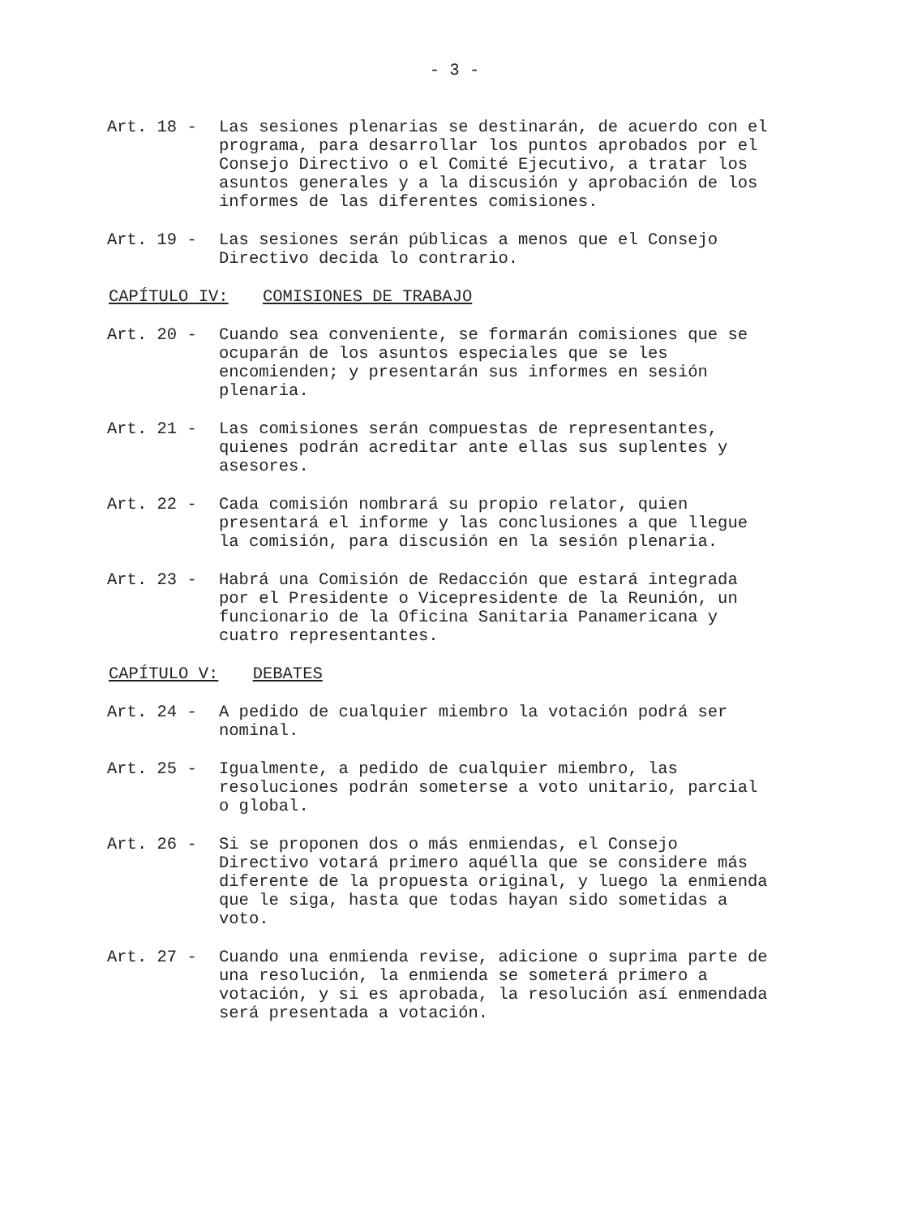- 3 -
Art. 18 -
Las sesiones plenarias se destinarán, de acuerdo con el programa, para desarrollar los puntos aprobados por el Consejo Directivo o el Comité Ejecutivo, a tratar los asuntos generales y a la discusión y aprobación de los informes de las diferentes comisiones.
Art. 19 -
Las sesiones serán públicas a menos que el Consejo Directivo decida lo contrario.
CAPÍTULO IV: COMISIONES DE TRABAJO
Art. 20 -
Cuando sea conveniente, se formarán comisiones que se ocuparán de los asuntos especiales que se les encomienden; y presentarán sus informes en sesión plenaria.
Art. 21 -
Las comisiones serán compuestas de representantes, quienes podrán acreditar ante ellas sus suplentes y asesores.
Art. 22 -
Cada comisión nombrará su propio relator, quien presentará el informe y las conclusiones a que llegue la comisión, para discusión en la sesión plenaria.
Art. 23 -
Habrá una Comisión de Redacción que estará integrada por el Presidente o Vicepresidente de la Reunión, un funcionario de la Oficina Sanitaria Panamericana y cuatro representantes.
CAPÍTULO V: DEBATES
Art. 24 -
A pedido de cualquier miembro la votación podrá ser nominal.
Art. 25 -
Igualmente, a pedido de cualquier miembro, las resoluciones podrán someterse a voto unitario, parcial o global.
Art. 26 -
Si se proponen dos o más enmiendas, el Consejo Directivo votará primero aquélla que se considere más diferente de la propuesta original, y luego la enmienda que le siga, hasta que todas hayan sido sometidas a voto.
Art. 27 -
Cuando una enmienda revise, adicione o suprima parte de una resolución, la enmienda se someterá primero a votación, y si es aprobada, la resolución así enmendada será presentada a votación.